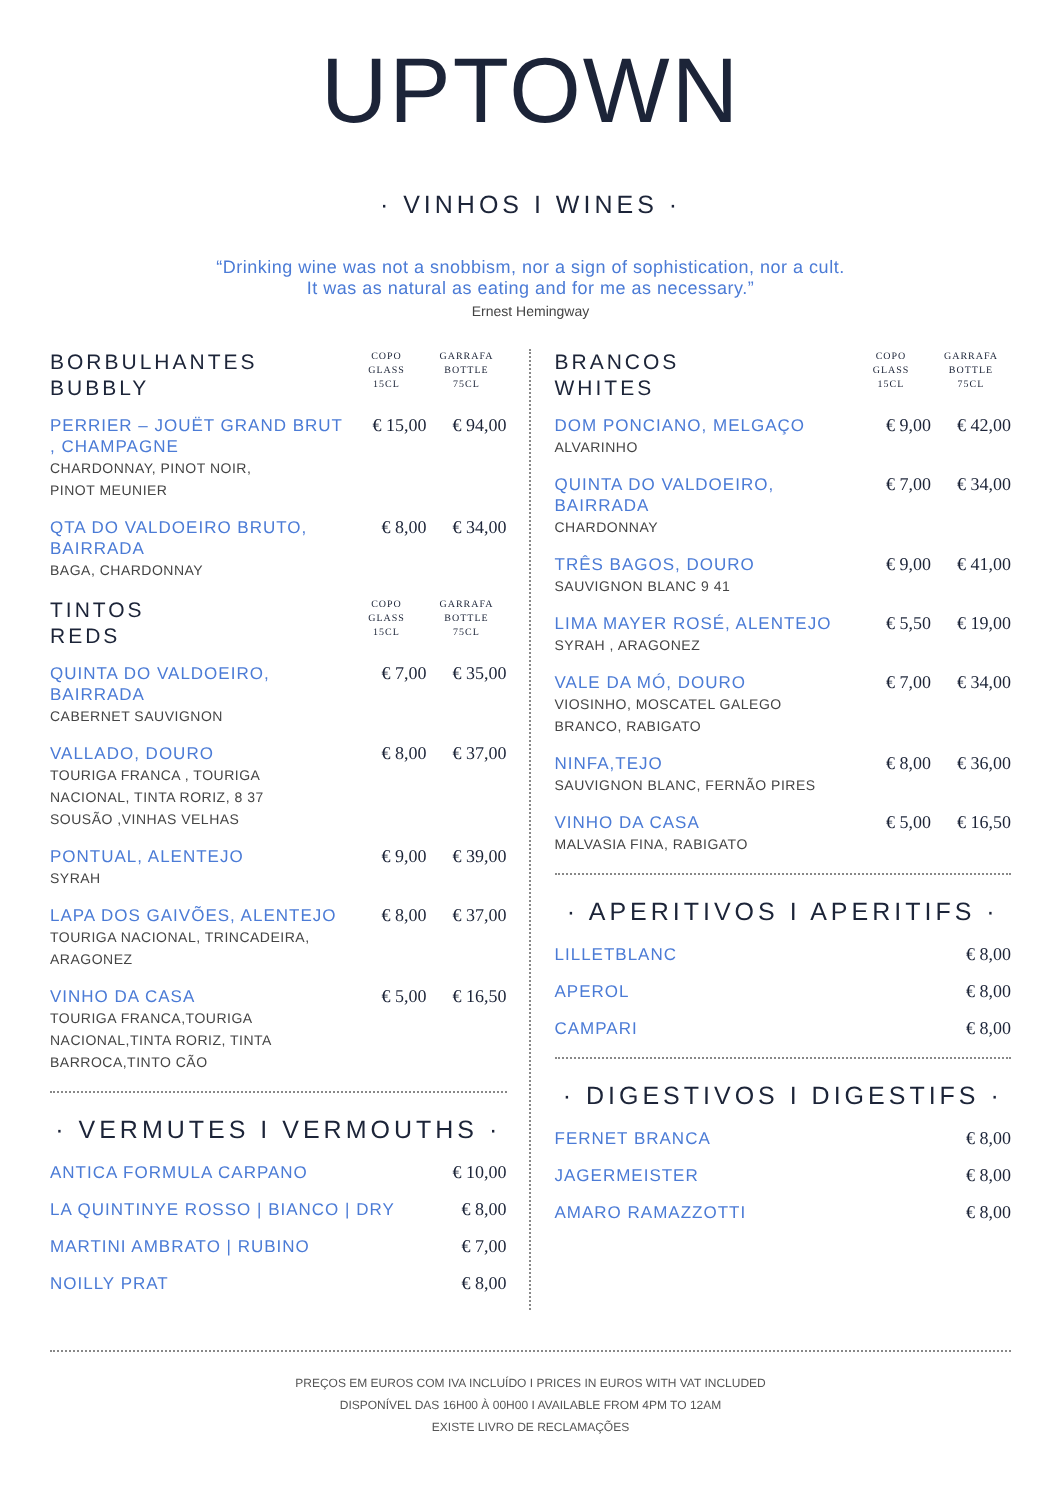UPTOWN
· VINHOS I WINES ·
“Drinking wine was not a snobbism, nor a sign of sophistication, nor a cult.
It was as natural as eating and for me as necessary.”
Ernest Hemingway
BORBULHANTES
BUBBLY
COPO
GLASS
15CL
GARRAFA
BOTTLE
75CL
PERRIER – JOUËT GRAND BRUT , CHAMPAGNE
CHARDONNAY, PINOT NOIR,
PINOT MEUNIER
€ 15,00 € 94,00
QTA DO VALDOEIRO BRUTO,
BAIRRADA
BAGA, CHARDONNAY
€ 8,00 € 34,00
TINTOS
REDS
COPO
GLASS
15CL
GARRAFA
BOTTLE
75CL
QUINTA DO VALDOEIRO,
BAIRRADA
CABERNET SAUVIGNON
€ 7,00 € 35,00
VALLADO, DOURO
TOURIGA FRANCA , TOURIGA
NACIONAL, TINTA RORIZ, 8 37
SOUSÃO ,VINHAS VELHAS
€ 8,00 € 37,00
PONTUAL, ALENTEJO
SYRAH
€ 9,00 € 39,00
LAPA DOS GAIVÕES, ALENTEJO
TOURIGA NACIONAL, TRINCADEIRA,
ARAGONEZ
€ 8,00 € 37,00
VINHO DA CASA
TOURIGA FRANCA,TOURIGA
NACIONAL,TINTA RORIZ, TINTA
BARROCA,TINTO CÃO
€ 5,00 € 16,50
· VERMUTES I VERMOUTHS ·
ANTICA FORMULA CARPANO
€ 10,00
LA QUINTINYE ROSSO | BIANCO | DRY
€ 8,00
MARTINI AMBRATO | RUBINO
€ 7,00
NOILLY PRAT
€ 8,00
BRANCOS
WHITES
COPO
GLASS
15CL
GARRAFA
BOTTLE
75CL
DOM PONCIANO, MELGAÇO
ALVARINHO
€ 9,00 € 42,00
QUINTA DO VALDOEIRO,
BAIRRADA
CHARDONNAY
€ 7,00 € 34,00
TRÊS BAGOS, DOURO
SAUVIGNON BLANC 9 41
€ 9,00 € 41,00
LIMA MAYER ROSÉ, ALENTEJO
SYRAH , ARAGONEZ
€ 5,50 € 19,00
VALE DA MÓ, DOURO
VIOSINHO, MOSCATEL GALEGO
BRANCO, RABIGATO
€ 7,00 € 34,00
NINFA,TEJO
SAUVIGNON BLANC, FERNÃO PIRES
€ 8,00 € 36,00
VINHO DA CASA
MALVASIA FINA, RABIGATO
€ 5,00 € 16,50
· APERITIVOS I APERITIFS ·
LILLETBLANC
€ 8,00
APEROL
€ 8,00
CAMPARI
€ 8,00
· DIGESTIVOS I DIGESTIFS ·
FERNET BRANCA
€ 8,00
JAGERMEISTER
€ 8,00
AMARO RAMAZZOTTI
€ 8,00
PREÇOS EM EUROS COM IVA INCLUÍDO I PRICES IN EUROS WITH VAT INCLUDED
DISPONÍVEL DAS 16H00 À 00H00 I AVAILABLE FROM 4PM TO 12AM
EXISTE LIVRO DE RECLAMAÇÕES